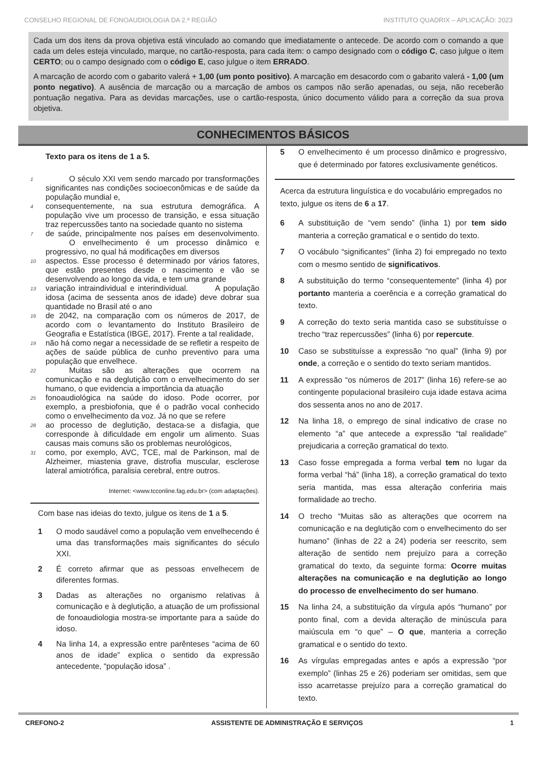CONSELHO REGIONAL DE FONOAUDIOLOGIA DA 2.ª REGIÃO INSTITUTO QUADRIX – APLICAÇÃO: 2023
Cada um dos itens da prova objetiva está vinculado ao comando que imediatamente o antecede. De acordo com o comando a que cada um deles esteja vinculado, marque, no cartão-resposta, para cada item: o campo designado com o código C, caso julgue o item CERTO; ou o campo designado com o código E, caso julgue o item ERRADO.
A marcação de acordo com o gabarito valerá + 1,00 (um ponto positivo). A marcação em desacordo com o gabarito valerá - 1,00 (um ponto negativo). A ausência de marcação ou a marcação de ambos os campos não serão apenadas, ou seja, não receberão pontuação negativa. Para as devidas marcações, use o cartão-resposta, único documento válido para a correção da sua prova objetiva.
CONHECIMENTOS BÁSICOS
Texto para os itens de 1 a 5.
1
   O século XXI vem sendo marcado por transformações significantes nas condições socioeconômicas e de saúde da população mundial e,
4
consequentemente, na sua estrutura demográfica. A população vive um processo de transição, e essa situação traz repercussões tanto na sociedade quanto no sistema
7
de saúde, principalmente nos países em desenvolvimento.    O envelhecimento é um processo dinâmico e progressivo, no qual há modificações em diversos
10
aspectos. Esse processo é determinado por vários fatores, que estão presentes desde o nascimento e vão se desenvolvendo ao longo da vida, e tem uma grande
13
variação intraindividual e interindividual.    A população idosa (acima de sessenta anos de idade) deve dobrar sua quantidade no Brasil até o ano
16
de 2042, na comparação com os números de 2017, de acordo com o levantamento do Instituto Brasileiro de Geografia e Estatística (IBGE, 2017). Frente a tal realidade,
19
não há como negar a necessidade de se refletir a respeito de ações de saúde pública de cunho preventivo para uma população que envelhece.
22
   Muitas são as alterações que ocorrem na comunicação e na deglutição com o envelhecimento do ser humano, o que evidencia a importância da atuação
25
fonoaudiológica na saúde do idoso. Pode ocorrer, por exemplo, a presbiofonia, que é o padrão vocal conhecido como o envelhecimento da voz. Já no que se refere
28
ao processo de deglutição, destaca-se a disfagia, que corresponde à dificuldade em engolir um alimento. Suas causas mais comuns são os problemas neurológicos,
31
como, por exemplo, AVC, TCE, mal de Parkinson, mal de Alzheimer, miastenia grave, distrofia muscular, esclerose lateral amiotrófica, paralisia cerebral, entre outros.
Internet: <www.tcconline.fag.edu.br> (com adaptações).
Com base nas ideias do texto, julgue os itens de 1 a 5.
1 O modo saudável como a população vem envelhecendo é uma das transformações mais significantes do século XXI.
2 É correto afirmar que as pessoas envelhecem de diferentes formas.
3 Dadas as alterações no organismo relativas à comunicação e à deglutição, a atuação de um profissional de fonoaudiologia mostra-se importante para a saúde do idoso.
4 Na linha 14, a expressão entre parênteses “acima de 60 anos de idade” explica o sentido da expressão antecedente, “população idosa” .
5 O envelhecimento é um processo dinâmico e progressivo, que é determinado por fatores exclusivamente genéticos.
Acerca da estrutura linguística e do vocabulário empregados no texto, julgue os itens de 6 a 17.
6 A substituição de “vem sendo” (linha 1) por tem sido manteria a correção gramatical e o sentido do texto.
7 O vocábulo “significantes” (linha 2) foi empregado no texto com o mesmo sentido de significativos.
8 A substituição do termo “consequentemente” (linha 4) por portanto manteria a coerência e a correção gramatical do texto.
9 A correção do texto seria mantida caso se substituísse o trecho “traz repercussões” (linha 6) por repercute.
10 Caso se substituísse a expressão “no qual” (linha 9) por onde, a correção e o sentido do texto seriam mantidos.
11 A expressão “os números de 2017” (linha 16) refere-se ao contingente populacional brasileiro cuja idade estava acima dos sessenta anos no ano de 2017.
12 Na linha 18, o emprego de sinal indicativo de crase no elemento “a” que antecede a expressão “tal realidade” prejudicaria a correção gramatical do texto.
13 Caso fosse empregada a forma verbal tem no lugar da forma verbal “há” (linha 18), a correção gramatical do texto seria mantida, mas essa alteração conferiria mais formalidade ao trecho.
14 O trecho “Muitas são as alterações que ocorrem na comunicação e na deglutição com o envelhecimento do ser humano” (linhas de 22 a 24) poderia ser reescrito, sem alteração de sentido nem prejuízo para a correção gramatical do texto, da seguinte forma: Ocorre muitas alterações na comunicação e na deglutição ao longo do processo de envelhecimento do ser humano.
15 Na linha 24, a substituição da vírgula após “humano” por ponto final, com a devida alteração de minúscula para maiúscula em “o que” – O que, manteria a correção gramatical e o sentido do texto.
16 As vírgulas empregadas antes e após a expressão “por exemplo” (linhas 25 e 26) poderiam ser omitidas, sem que isso acarretasse prejuízo para a correção gramatical do texto.
CREFONO-2 ASSISTENTE DE ADMINISTRAÇÃO E SERVIÇOS 1